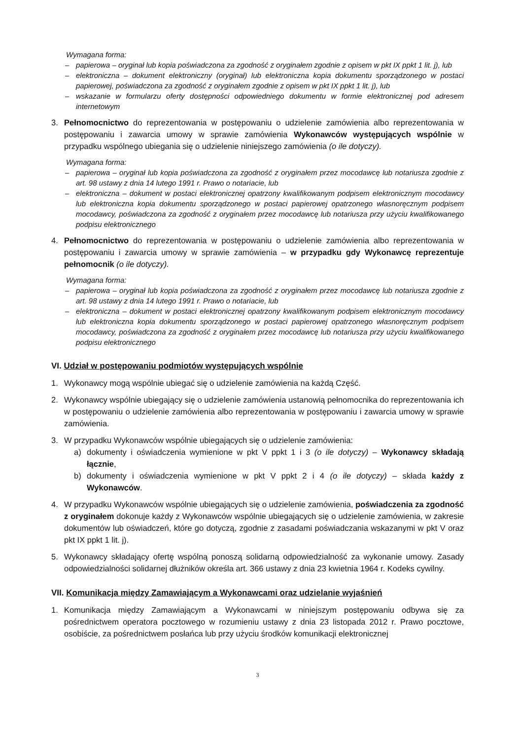Wymagana forma:
– papierowa – oryginał lub kopia poświadczona za zgodność z oryginałem zgodnie z opisem w pkt IX ppkt 1 lit. j), lub
– elektroniczna – dokument elektroniczny (oryginał) lub elektroniczna kopia dokumentu sporządzonego w postaci papierowej, poświadczona za zgodność z oryginałem zgodnie z opisem w pkt IX ppkt 1 lit. j), lub
– wskazanie w formularzu oferty dostępności odpowiedniego dokumentu w formie elektronicznej pod adresem internetowym
3. Pełnomocnictwo do reprezentowania w postępowaniu o udzielenie zamówienia albo reprezentowania w postępowaniu i zawarcia umowy w sprawie zamówienia Wykonawców występujących wspólnie w przypadku wspólnego ubiegania się o udzielenie niniejszego zamówienia (o ile dotyczy).
Wymagana forma:
– papierowa – oryginał lub kopia poświadczona za zgodność z oryginałem przez mocodawcę lub notariusza zgodnie z art. 98 ustawy z dnia 14 lutego 1991 r. Prawo o notariacie, lub
– elektroniczna – dokument w postaci elektronicznej opatrzony kwalifikowanym podpisem elektronicznym mocodawcy lub elektroniczna kopia dokumentu sporządzonego w postaci papierowej opatrzonego własnoręcznym podpisem mocodawcy, poświadczona za zgodność z oryginałem przez mocodawcę lub notariusza przy użyciu kwalifikowanego podpisu elektronicznego
4. Pełnomocnictwo do reprezentowania w postępowaniu o udzielenie zamówienia albo reprezentowania w postępowaniu i zawarcia umowy w sprawie zamówienia – w przypadku gdy Wykonawcę reprezentuje pełnomocnik (o ile dotyczy).
Wymagana forma:
– papierowa – oryginał lub kopia poświadczona za zgodność z oryginałem przez mocodawcę lub notariusza zgodnie z art. 98 ustawy z dnia 14 lutego 1991 r. Prawo o notariacie, lub
– elektroniczna – dokument w postaci elektronicznej opatrzony kwalifikowanym podpisem elektronicznym mocodawcy lub elektroniczna kopia dokumentu sporządzonego w postaci papierowej opatrzonego własnoręcznym podpisem mocodawcy, poświadczona za zgodność z oryginałem przez mocodawcę lub notariusza przy użyciu kwalifikowanego podpisu elektronicznego
VI. Udział w postępowaniu podmiotów występujących wspólnie
1. Wykonawcy mogą wspólnie ubiegać się o udzielenie zamówienia na każdą Część.
2. Wykonawcy wspólnie ubiegający się o udzielenie zamówienia ustanowią pełnomocnika do reprezentowania ich w postępowaniu o udzielenie zamówienia albo reprezentowania w postępowaniu i zawarcia umowy w sprawie zamówienia.
3. W przypadku Wykonawców wspólnie ubiegających się o udzielenie zamówienia:
a) dokumenty i oświadczenia wymienione w pkt V ppkt 1 i 3 (o ile dotyczy) – Wykonawcy składają łącznie,
b) dokumenty i oświadczenia wymienione w pkt V ppkt 2 i 4 (o ile dotyczy) – składa każdy z Wykonawców.
4. W przypadku Wykonawców wspólnie ubiegających się o udzielenie zamówienia, poświadczenia za zgodność z oryginałem dokonuje każdy z Wykonawców wspólnie ubiegających się o udzielenie zamówienia, w zakresie dokumentów lub oświadczeń, które go dotyczą, zgodnie z zasadami poświadczania wskazanymi w pkt V oraz pkt IX ppkt 1 lit. j).
5. Wykonawcy składający ofertę wspólną ponoszą solidarną odpowiedzialność za wykonanie umowy. Zasady odpowiedzialności solidarnej dłużników określa art. 366 ustawy z dnia 23 kwietnia 1964 r. Kodeks cywilny.
VII. Komunikacja między Zamawiającym a Wykonawcami oraz udzielanie wyjaśnień
1. Komunikacja między Zamawiającym a Wykonawcami w niniejszym postępowaniu odbywa się za pośrednictwem operatora pocztowego w rozumieniu ustawy z dnia 23 listopada 2012 r. Prawo pocztowe, osobiście, za pośrednictwem posłańca lub przy użyciu środków komunikacji elektronicznej
3